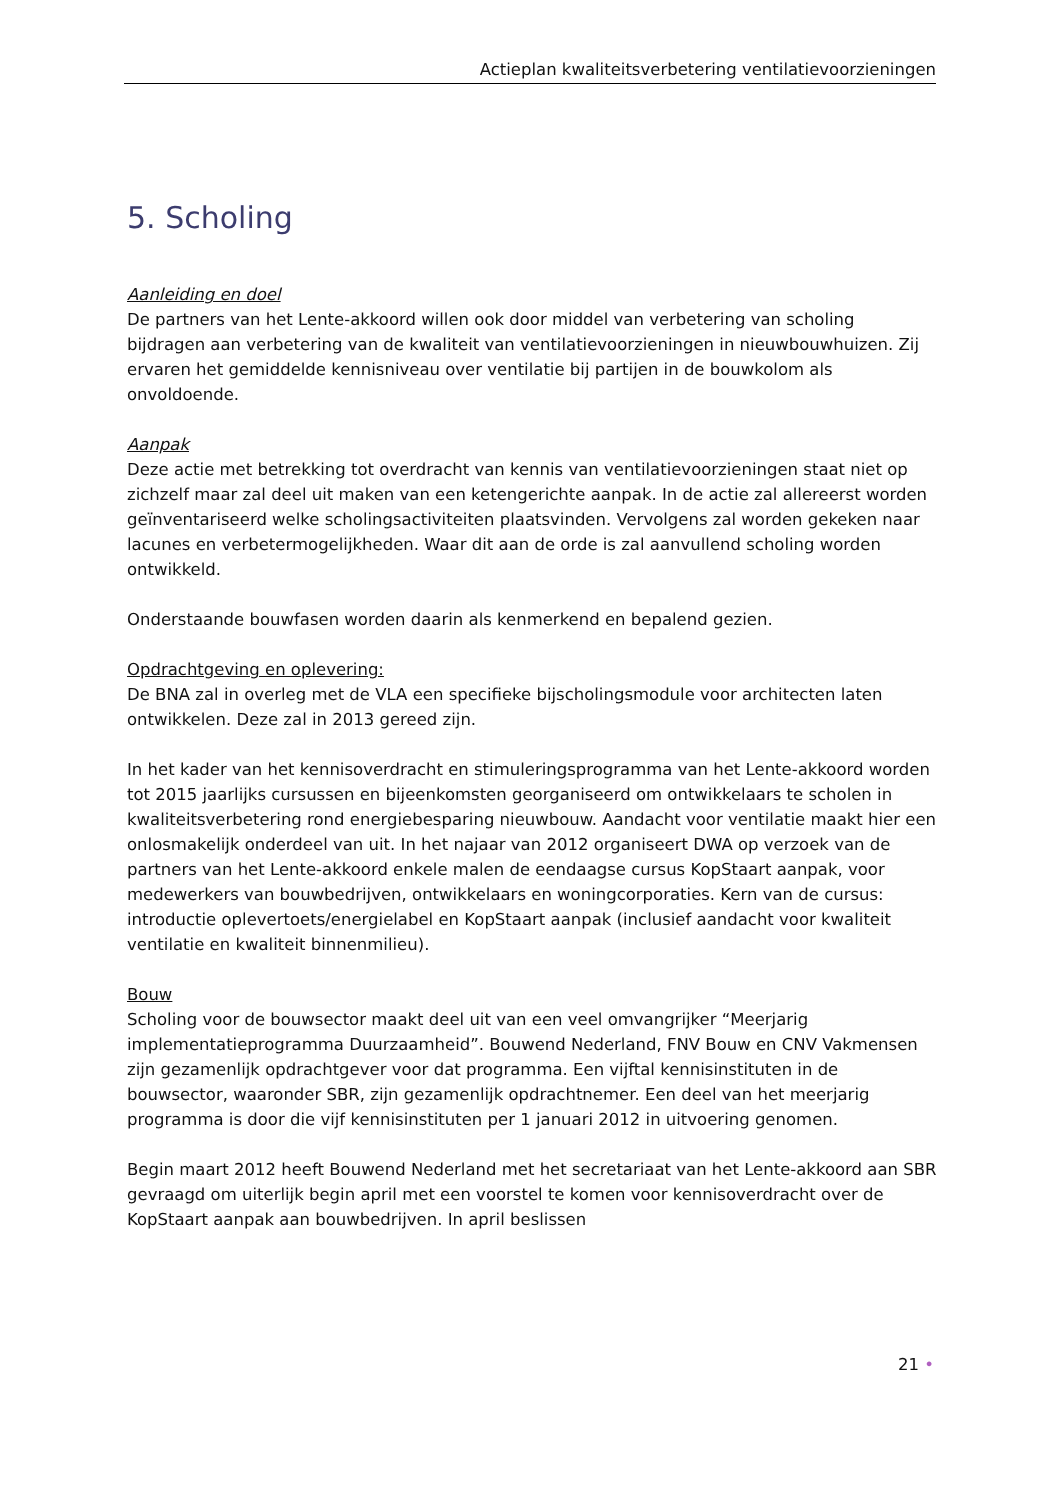Actieplan kwaliteitsverbetering ventilatievoorzieningen
5. Scholing
Aanleiding en doel
De partners van het Lente-akkoord willen ook door middel van verbetering van scholing bijdragen aan verbetering van de kwaliteit van ventilatievoorzieningen in nieuwbouwhuizen. Zij ervaren het gemiddelde kennisniveau over ventilatie bij partijen in de bouwkolom als onvoldoende.
Aanpak
Deze actie met betrekking tot overdracht van kennis van ventilatievoorzieningen staat niet op zichzelf maar zal deel uit maken van een ketengerichte aanpak. In de actie zal allereerst worden geïnventariseerd welke scholingsactiviteiten plaatsvinden. Vervolgens zal worden gekeken naar lacunes en verbetermogelijkheden. Waar dit aan de orde is zal aanvullend scholing worden ontwikkeld.
Onderstaande bouwfasen worden daarin als kenmerkend en bepalend gezien.
Opdrachtgeving en oplevering:
De BNA zal in overleg met de VLA een specifieke bijscholingsmodule voor architecten laten ontwikkelen. Deze zal in 2013 gereed zijn.
In het kader van het kennisoverdracht en stimuleringsprogramma van het Lente-akkoord worden tot 2015 jaarlijks cursussen en bijeenkomsten georganiseerd om ontwikkelaars te scholen in kwaliteitsverbetering rond energiebesparing nieuwbouw. Aandacht voor ventilatie maakt hier een onlosmakelijk onderdeel van uit. In het najaar van 2012 organiseert DWA op verzoek van de partners van het Lente-akkoord enkele malen de eendaagse cursus KopStaart aanpak, voor medewerkers van bouwbedrijven, ontwikkelaars en woningcorporaties. Kern van de cursus: introductie oplevertoets/energielabel en KopStaart aanpak (inclusief aandacht voor kwaliteit ventilatie en kwaliteit binnenmilieu).
Bouw
Scholing voor de bouwsector maakt deel uit van een veel omvangrijker “Meerjarig implementatieprogramma Duurzaamheid”. Bouwend Nederland, FNV Bouw en CNV Vakmensen zijn gezamenlijk opdrachtgever voor dat programma. Een vijftal kennisinstituten in de bouwsector, waaronder SBR, zijn gezamenlijk opdrachtnemer. Een deel van het meerjarig programma is door die vijf kennisinstituten per 1 januari 2012 in uitvoering genomen.
Begin maart 2012 heeft Bouwend Nederland met het secretariaat van het Lente-akkoord aan SBR gevraagd om uiterlijk begin april met een voorstel te komen voor kennisoverdracht over de KopStaart aanpak aan bouwbedrijven. In april beslissen
21 •